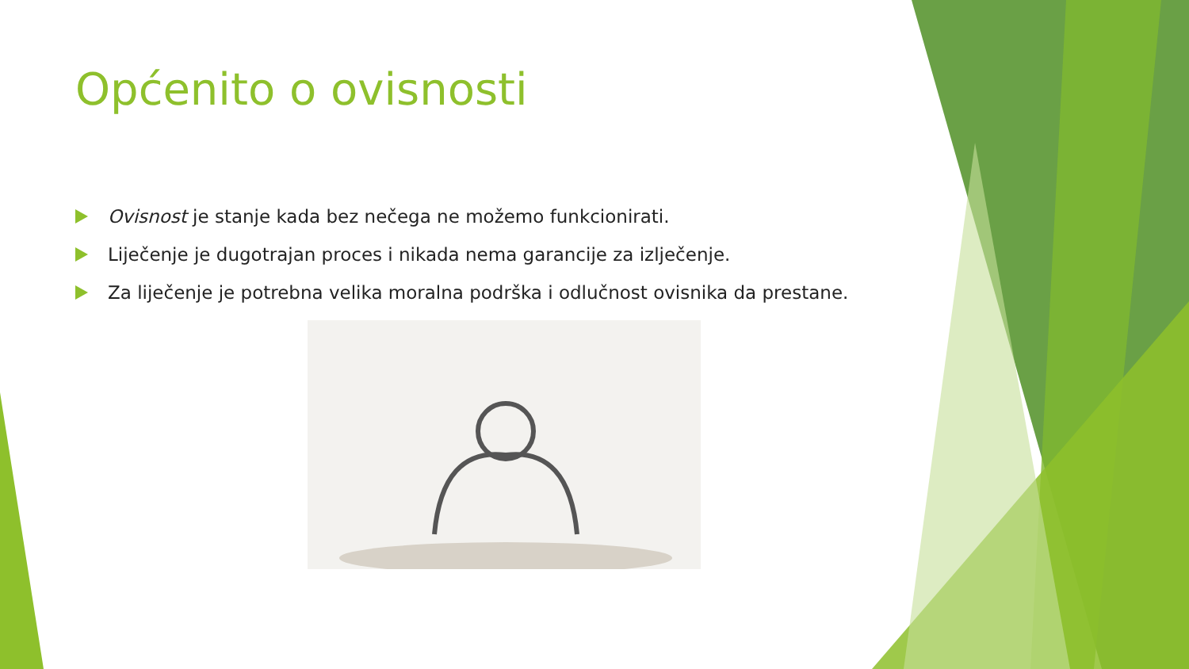Općenito o ovisnosti
Ovisnost je stanje kada bez nečega ne možemo funkcionirati.
Liječenje je dugotrajan proces i nikada nema garancije za izlječenje.
Za liječenje je potrebna velika moralna podrška i odlučnost ovisnika da prestane.